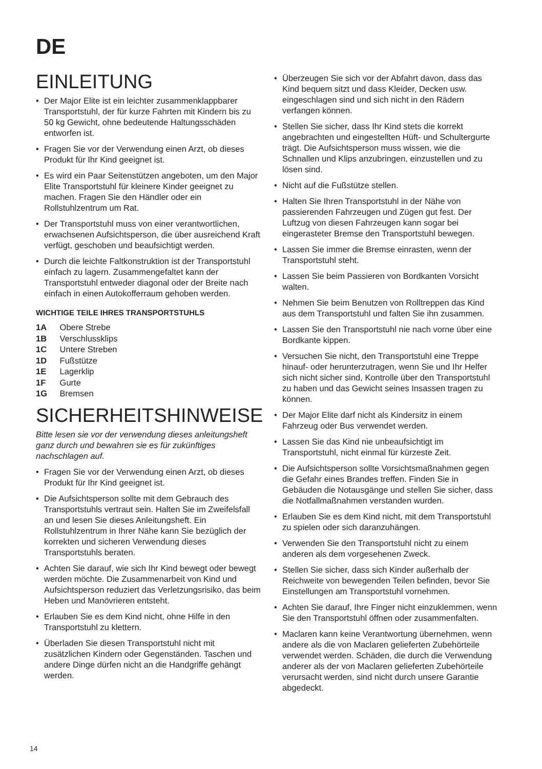DE
EINLEITUNG
• Der Major Elite ist ein leichter zusammenklappbarer Transportstuhl, der für kurze Fahrten mit Kindern bis zu 50 kg Gewicht, ohne bedeutende Haltungsschäden entworfen ist.
• Fragen Sie vor der Verwendung einen Arzt, ob dieses Produkt für Ihr Kind geeignet ist.
• Es wird ein Paar Seitenstützen angeboten, um den Major Elite Transportstuhl für kleinere Kinder geeignet zu machen. Fragen Sie den Händler oder ein Rollstuhlzentrum um Rat.
• Der Transportstuhl muss von einer verantwortlichen, erwachsenen Aufsichtsperson, die über ausreichend Kraft verfügt, geschoben und beaufsichtigt werden.
• Durch die leichte Faltkonstruktion ist der Transportstuhl einfach zu lagern. Zusammengefaltet kann der Transportstuhl entweder diagonal oder der Breite nach einfach in einen Autokofferraum gehoben werden.
WICHTIGE TEILE IHRES TRANSPORTSTUHLS
1A Obere Strebe
1B Verschlussklips
1C Untere Streben
1D Fußstütze
1E Lagerklip
1F Gurte
1G Bremsen
SICHERHEITSHINWEISE
Bitte lesen sie vor der verwendung dieses anleitungsheft ganz durch und bewahren sie es für zukünftiges nachschlagen auf.
• Fragen Sie vor der Verwendung einen Arzt, ob dieses Produkt für Ihr Kind geeignet ist.
• Die Aufsichtsperson sollte mit dem Gebrauch des Transportstuhls vertraut sein. Halten Sie im Zweifelsfall an und lesen Sie dieses Anleitungsheft. Ein Rollstuhlzentrum in Ihrer Nähe kann Sie bezüglich der korrekten und sicheren Verwendung dieses Transportstuhls beraten.
• Achten Sie darauf, wie sich Ihr Kind bewegt oder bewegt werden möchte. Die Zusammenarbeit von Kind und Aufsichtsperson reduziert das Verletzungsrisiko, das beim Heben und Manövrieren entsteht.
• Erlauben Sie es dem Kind nicht, ohne Hilfe in den Transportstuhl zu klettern.
• Überladen Sie diesen Transportstuhl nicht mit zusätzlichen Kindern oder Gegenständen. Taschen und andere Dinge dürfen nicht an die Handgriffe gehängt werden.
• Überzeugen Sie sich vor der Abfahrt davon, dass das Kind bequem sitzt und dass Kleider, Decken usw. eingeschlagen sind und sich nicht in den Rädern verfangen können.
• Stellen Sie sicher, dass Ihr Kind stets die korrekt angebrachten und eingestellten Hüft- und Schultergurte trägt. Die Aufsichtsperson muss wissen, wie die Schnallen und Klips anzubringen, einzustellen und zu lösen sind.
• Nicht auf die Fußstütze stellen.
• Halten Sie Ihren Transportstuhl in der Nähe von passierenden Fahrzeugen und Zügen gut fest. Der Luftzug von diesen Fahrzeugen kann sogar bei eingerasteter Bremse den Transportstuhl bewegen.
• Lassen Sie immer die Bremse einrasten, wenn der Transportstuhl steht.
• Lassen Sie beim Passieren von Bordkanten Vorsicht walten.
• Nehmen Sie beim Benutzen von Rolltreppen das Kind aus dem Transportstuhl und falten Sie ihn zusammen.
• Lassen Sie den Transportstuhl nie nach vorne über eine Bordkante kippen.
• Versuchen Sie nicht, den Transportstuhl eine Treppe hinauf- oder herunterzutragen, wenn Sie und Ihr Helfer sich nicht sicher sind, Kontrolle über den Transportstuhl zu haben und das Gewicht seines Insassen tragen zu können.
• Der Major Elite darf nicht als Kindersitz in einem Fahrzeug oder Bus verwendet werden.
• Lassen Sie das Kind nie unbeaufsichtigt im Transportstuhl, nicht einmal für kürzeste Zeit.
• Die Aufsichtsperson sollte Vorsichtsmaßnahmen gegen die Gefahr eines Brandes treffen. Finden Sie in Gebäuden die Notausgänge und stellen Sie sicher, dass die Notfallmaßnahmen verstanden wurden.
• Erlauben Sie es dem Kind nicht, mit dem Transportstuhl zu spielen oder sich daranzuhängen.
• Verwenden Sie den Transportstuhl nicht zu einem anderen als dem vorgesehenen Zweck.
• Stellen Sie sicher, dass sich Kinder außerhalb der Reichweite von bewegenden Teilen befinden, bevor Sie Einstellungen am Transportstuhl vornehmen.
• Achten Sie darauf, Ihre Finger nicht einzuklemmen, wenn Sie den Transportstuhl öffnen oder zusammenfalten.
• Maclaren kann keine Verantwortung übernehmen, wenn andere als die von Maclaren gelieferten Zubehörteile verwendet werden. Schäden, die durch die Verwendung anderer als der von Maclaren gelieferten Zubehörteile verursacht werden, sind nicht durch unsere Garantie abgedeckt.
14